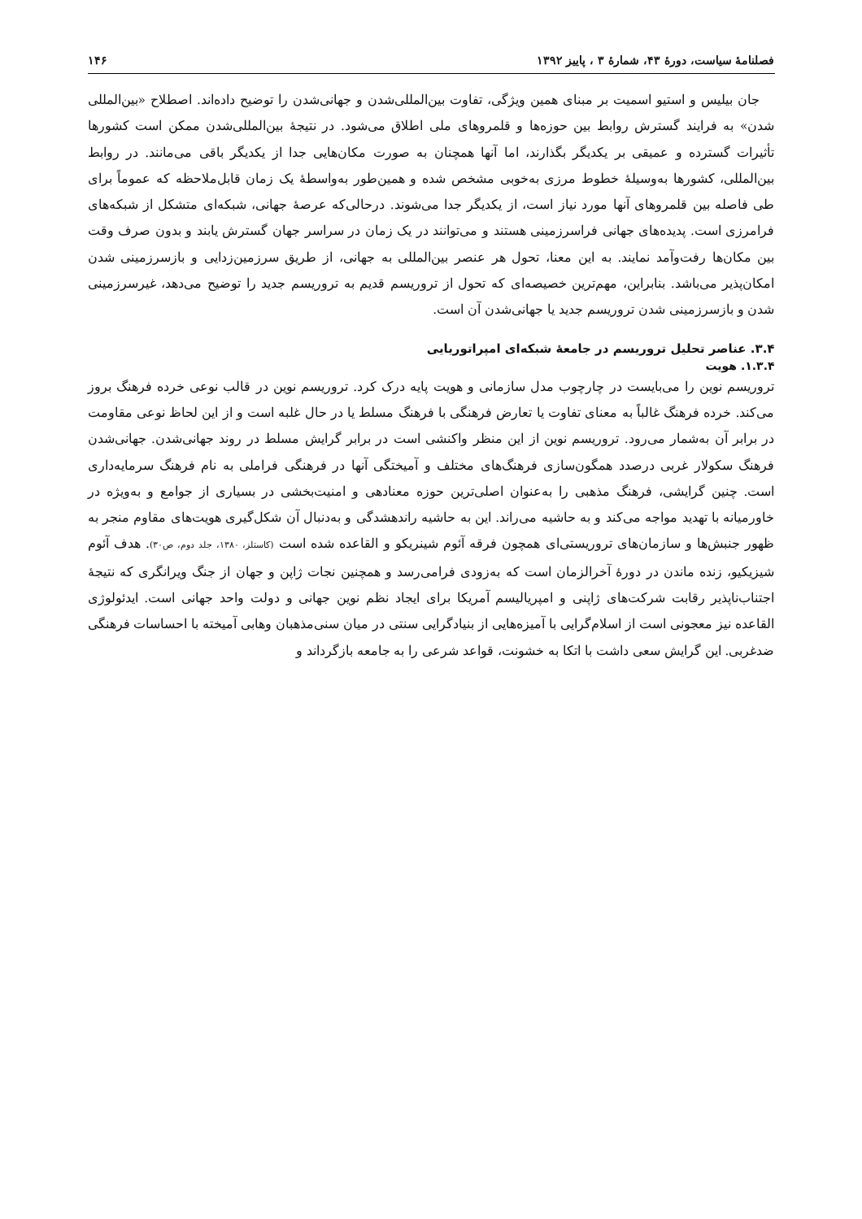فصلنامهٔ سیاست، دورهٔ ۴۳، شمارهٔ ۳ ، پاییز ۱۳۹۲ ۱۴۶
جان بیلیس و استیو اسمیت بر مبنای همین ویژگی، تفاوت بین‌المللی‌شدن و جهانی‌شدن را توضیح داده‌اند. اصطلاح «بین‌المللی شدن» به فرایند گسترش روابط بین حوزه‌ها و قلمروهای ملی اطلاق می‌شود. در نتیجهٔ بین‌المللی‌شدن ممکن است کشورها تأثیرات گسترده و عمیقی بر یکدیگر بگذارند، اما آنها همچنان به صورت مکان‌هایی جدا از یکدیگر باقی می‌مانند. در روابط بین‌المللی، کشورها به‌وسیلهٔ خطوط مرزی به‌خوبی مشخص شده و همین‌طور به‌واسطهٔ یک زمان قابل‌ملاحظه که عموماً برای طی فاصله بین قلمروهای آنها مورد نیاز است، از یکدیگر جدا می‌شوند. درحالی‌که عرصهٔ جهانی، شبکه‌ای متشکل از شبکه‌های فرامرزی است. پدیده‌های جهانی فراسرزمینی هستند و می‌توانند در یک زمان در سراسر جهان گسترش یابند و بدون صرف وقت بین مکان‌ها رفت‌وآمد نمایند. به این معنا، تحول هر عنصر بین‌المللی به جهانی، از طریق سرزمین‌زدایی و بازسرزمینی شدن امکان‌پذیر می‌باشد. بنابراین، مهم‌ترین خصیصه‌ای که تحول از تروریسم قدیم به تروریسم جدید را توضیح می‌دهد، غیرسرزمینی شدن و بازسرزمینی شدن تروریسم جدید یا جهانی‌شدن آن است.
۳.۴. عناصر تحلیل تروریسم در جامعهٔ شبکه‌ای امپراتوریایی
۱.۳.۴. هویت
تروریسم نوین را می‌بایست در چارچوب مدل سازمانی و هویت پایه درک کرد. تروریسم نوین در قالب نوعی خرده فرهنگ بروز می‌کند. خرده فرهنگ غالباً به معنای تفاوت یا تعارض فرهنگی با فرهنگ مسلط یا در حال غلبه است و از این لحاظ نوعی مقاومت در برابر آن به‌شمار می‌رود. تروریسم نوین از این منظر واکنشی است در برابر گرایش مسلط در روند جهانی‌شدن. جهانی‌شدن فرهنگ سکولار غربی درصدد همگون‌سازی فرهنگ‌های مختلف و آمیختگی آنها در فرهنگی فراملی به نام فرهنگ سرمایه‌داری است. چنین گرایشی، فرهنگ مذهبی را به‌عنوان اصلی‌ترین حوزه معنادهی و امنیت‌بخشی در بسیاری از جوامع و به‌ویژه در خاورمیانه با تهدید مواجه می‌کند و به حاشیه می‌راند. این به حاشیه راندهشدگی و به‌دنبال آن شکل‌گیری هویت‌های مقاوم منجر به ظهور جنبش‌ها و سازمان‌های تروریستی‌ای همچون فرقه آئوم شینریکو و القاعده شده است (کاستلز، ۱۳۸۰، جلد دوم، ص۳۰). هدف آئوم شیزیکیو، زنده ماندن در دورهٔ آخرالزمان است که به‌زودی فرامی‌رسد و همچنین نجات ژاپن و جهان از جنگ ویرانگری که نتیجهٔ اجتناب‌ناپذیر رقابت شرکت‌های ژاپنی و امپریالیسم آمریکا برای ایجاد نظم نوین جهانی و دولت واحد جهانی است. ایدئولوژی القاعده نیز معجونی است از اسلام‌گرایی با آمیزه‌هایی از بنیادگرایی سنتی در میان سنی‌مذهبان وهابی آمیخته با احساسات فرهنگی ضدغربی. این گرایش سعی داشت با اتکا به خشونت، قواعد شرعی را به جامعه بازگرداند و